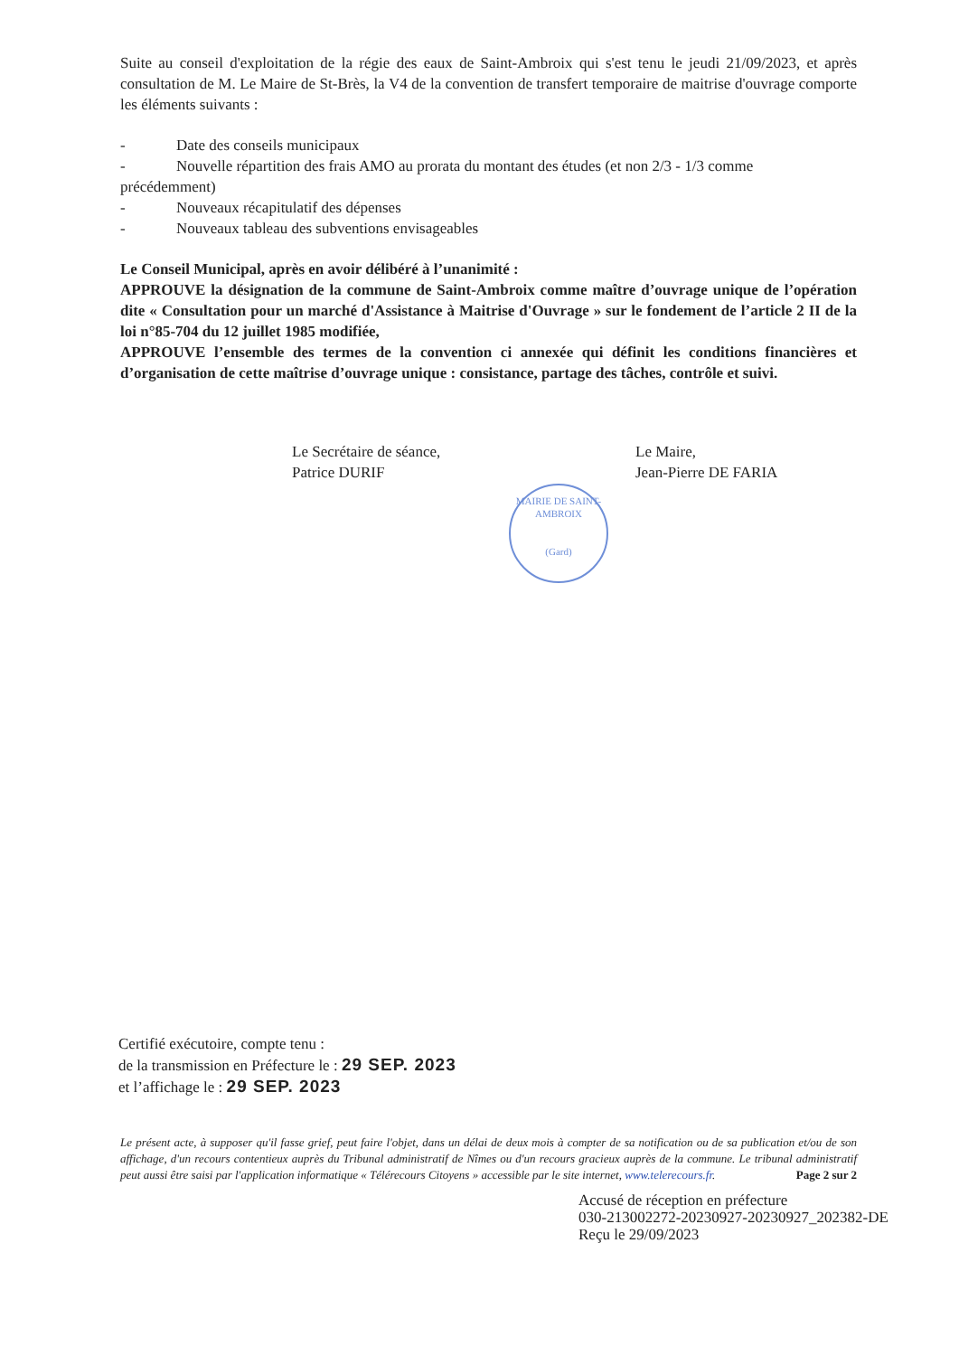Suite au conseil d'exploitation de la régie des eaux de Saint-Ambroix qui s'est tenu le jeudi 21/09/2023, et après consultation de M. Le Maire de St-Brès, la V4 de la convention de transfert temporaire de maitrise d'ouvrage comporte les éléments suivants :
- Date des conseils municipaux
- Nouvelle répartition des frais AMO au prorata du montant des études (et non 2/3 - 1/3 comme
précédemment)
- Nouveaux récapitulatif des dépenses
- Nouveaux tableau des subventions envisageables
Le Conseil Municipal, après en avoir délibéré à l’unanimité :
APPROUVE la désignation de la commune de Saint-Ambroix comme maître d’ouvrage unique de l’opération dite « Consultation pour un marché d'Assistance à Maitrise d'Ouvrage » sur le fondement de l’article 2 II de la loi n°85-704 du 12 juillet 1985 modifiée,
APPROUVE l’ensemble des termes de la convention ci annexée qui définit les conditions financières et d’organisation de cette maîtrise d’ouvrage unique : consistance, partage des tâches, contrôle et suivi.
Le Secrétaire de séance,
Patrice DURIF
Le Maire,
Jean-Pierre DE FARIA
MAIRIE DE SAINT-AMBROIX
(Gard)
Certifié exécutoire, compte tenu :
de la transmission en Préfecture le : 29 SEP. 2023
et l’affichage le : 29 SEP. 2023
Le présent acte, à supposer qu'il fasse grief, peut faire l'objet, dans un délai de deux mois à compter de sa notification ou de sa publication et/ou de son affichage, d'un recours contentieux auprès du Tribunal administratif de Nîmes ou d'un recours gracieux auprès de la commune. Le tribunal administratif peut aussi être saisi par l'application informatique « Télérecours Citoyens » accessible par le site internet, www.telerecours.fr. Page 2 sur 2
Accusé de réception en préfecture
030-213002272-20230927-20230927_202382-DE
Reçu le 29/09/2023